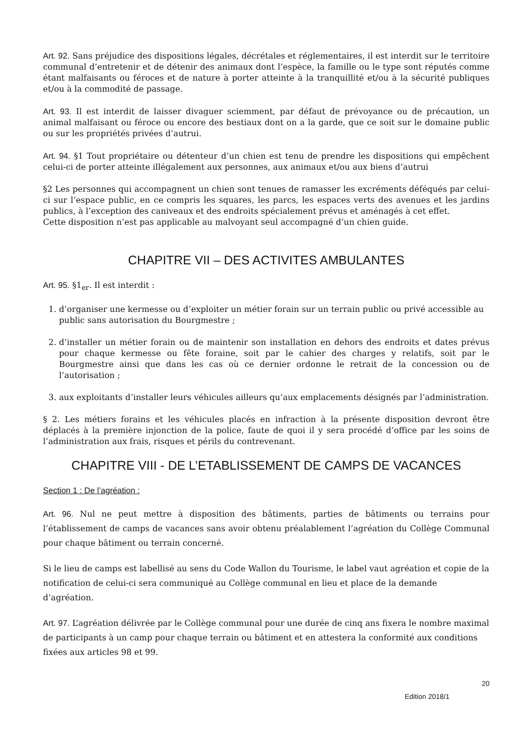Art. 92. Sans préjudice des dispositions légales, décrétales et réglementaires, il est interdit sur le territoire communal d’entretenir et de détenir des animaux dont l’espèce, la famille ou le type sont réputés comme étant malfaisants ou féroces et de nature à porter atteinte à la tranquillité et/ou à la sécurité publiques et/ou à la commodité de passage.
Art. 93. Il est interdit de laisser divaguer sciemment, par défaut de prévoyance ou de précaution, un animal malfaisant ou féroce ou encore des bestiaux dont on a la garde, que ce soit sur le domaine public ou sur les propriétés privées d’autrui.
Art. 94. §1 Tout propriétaire ou détenteur d’un chien est tenu de prendre les dispositions qui empêchent celui-ci de porter atteinte illégalement aux personnes, aux animaux et/ou aux biens d’autrui
§2 Les personnes qui accompagnent un chien sont tenues de ramasser les excréments déféqués par celui-ci sur l’espace public, en ce compris les squares, les parcs, les espaces verts des avenues et les jardins publics, à l’exception des caniveaux et des endroits spécialement prévus et aménagés à cet effet.
Cette disposition n’est pas applicable au malvoyant seul accompagné d’un chien guide.
CHAPITRE VII – DES ACTIVITES AMBULANTES
Art. 95. §1<sub>er</sub>. Il est interdit :
1. d’organiser une kermesse ou d’exploiter un métier forain sur un terrain public ou privé accessible au public sans autorisation du Bourgmestre ;
2. d’installer un métier forain ou de maintenir son installation en dehors des endroits et dates prévus pour chaque kermesse ou fête foraine, soit par le cahier des charges y relatifs, soit par le Bourgmestre ainsi que dans les cas où ce dernier ordonne le retrait de la concession ou de l’autorisation ;
3. aux exploitants d’installer leurs véhicules ailleurs qu’aux emplacements désignés par l’administration.
§ 2. Les métiers forains et les véhicules placés en infraction à la présente disposition devront être déplacés à la première injonction de la police, faute de quoi il y sera procédé d’office par les soins de l’administration aux frais, risques et périls du contrevenant.
CHAPITRE VIII - DE L’ETABLISSEMENT DE CAMPS DE VACANCES
Section 1 : De l’agréation :
Art. 96. Nul ne peut mettre à disposition des bâtiments, parties de bâtiments ou terrains pour l’établissement de camps de vacances sans avoir obtenu préalablement l’agréation du Collège Communal pour chaque bâtiment ou terrain concerné.
Si le lieu de camps est labellisé au sens du Code Wallon du Tourisme, le label vaut agréation et copie de la notification de celui-ci sera communiqué au Collège communal en lieu et place de la demande d’agréation.
Art. 97. L’agréation délivrée par le Collège communal pour une durée de cinq ans fixera le nombre maximal de participants à un camp pour chaque terrain ou bâtiment et en attestera la conformité aux conditions fixées aux articles 98 et 99.
20
Edition 2018/1